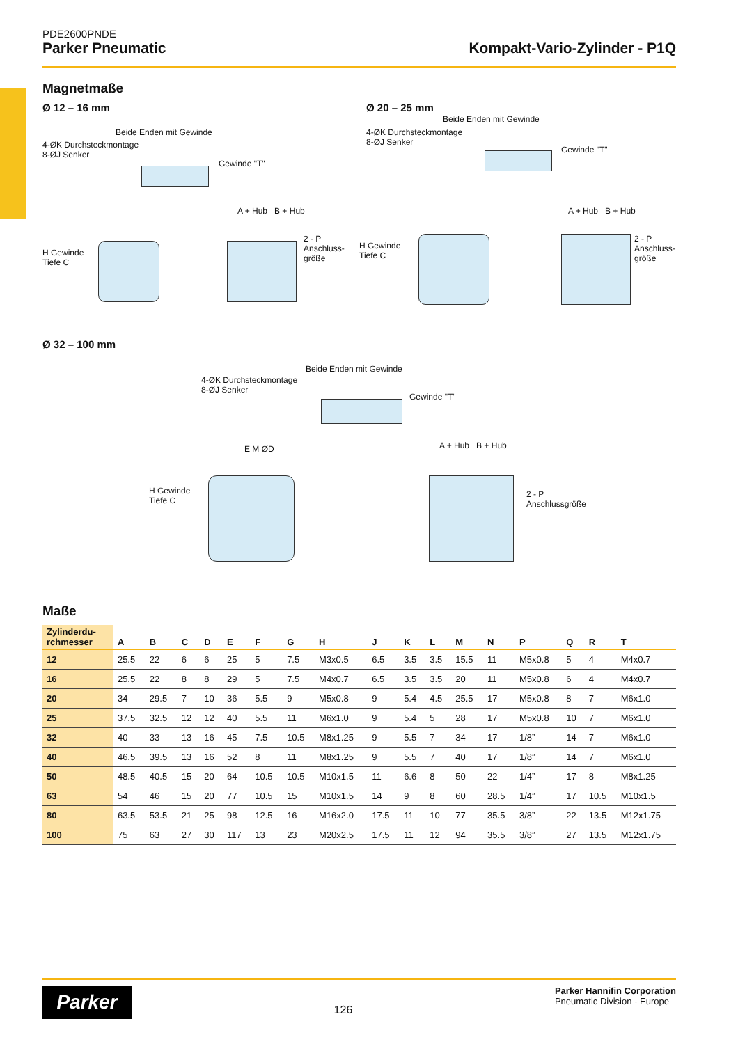PDE2600PNDE
Parker Pneumatic Kompakt-Vario-Zylinder - P1Q
Magnetmaße
Ø 12 – 16 mm
Beide Enden mit Gewinde
4-ØK Durchsteckmontage
8-ØJ Senker
Gewinde "T"
H Gewinde
Tiefe C
A + Hub B + Hub
2 - P
Anschluss-
größe
Ø 20 – 25 mm
Beide Enden mit Gewinde
4-ØK Durchsteckmontage
8-ØJ Senker
Gewinde "T"
H Gewinde
Tiefe C
A + Hub B + Hub
2 - P
Anschluss-
größe
Ø 32 – 100 mm
Beide Enden mit Gewinde
4-ØK Durchsteckmontage
8-ØJ Senker
Gewinde "T"
H Gewinde
Tiefe C
E M ØD A + Hub B + Hub
2 - P
Anschlussgröße
Maße
| Zylinderdu- rchmesser | A | B | C | D | E | F | G | H | J | K | L | M | N | P | Q | R | T |
| --- | --- | --- | --- | --- | --- | --- | --- | --- | --- | --- | --- | --- | --- | --- | --- | --- | --- |
| 12 | 25.5 | 22 | 6 | 6 | 25 | 5 | 7.5 | M3x0.5 | 6.5 | 3.5 | 3.5 | 15.5 | 11 | M5x0.8 | 5 | 4 | M4x0.7 |
| 16 | 25.5 | 22 | 8 | 8 | 29 | 5 | 7.5 | M4x0.7 | 6.5 | 3.5 | 3.5 | 20 | 11 | M5x0.8 | 6 | 4 | M4x0.7 |
| 20 | 34 | 29.5 | 7 | 10 | 36 | 5.5 | 9 | M5x0.8 | 9 | 5.4 | 4.5 | 25.5 | 17 | M5x0.8 | 8 | 7 | M6x1.0 |
| 25 | 37.5 | 32.5 | 12 | 12 | 40 | 5.5 | 11 | M6x1.0 | 9 | 5.4 | 5 | 28 | 17 | M5x0.8 | 10 | 7 | M6x1.0 |
| 32 | 40 | 33 | 13 | 16 | 45 | 7.5 | 10.5 | M8x1.25 | 9 | 5.5 | 7 | 34 | 17 | 1/8” | 14 | 7 | M6x1.0 |
| 40 | 46.5 | 39.5 | 13 | 16 | 52 | 8 | 11 | M8x1.25 | 9 | 5.5 | 7 | 40 | 17 | 1/8” | 14 | 7 | M6x1.0 |
| 50 | 48.5 | 40.5 | 15 | 20 | 64 | 10.5 | 10.5 | M10x1.5 | 11 | 6.6 | 8 | 50 | 22 | 1/4” | 17 | 8 | M8x1.25 |
| 63 | 54 | 46 | 15 | 20 | 77 | 10.5 | 15 | M10x1.5 | 14 | 9 | 8 | 60 | 28.5 | 1/4” | 17 | 10.5 | M10x1.5 |
| 80 | 63.5 | 53.5 | 21 | 25 | 98 | 12.5 | 16 | M16x2.0 | 17.5 | 11 | 10 | 77 | 35.5 | 3/8” | 22 | 13.5 | M12x1.75 |
| 100 | 75 | 63 | 27 | 30 | 117 | 13 | 23 | M20x2.5 | 17.5 | 11 | 12 | 94 | 35.5 | 3/8” | 27 | 13.5 | M12x1.75 |
Parker
126
Parker Hannifin Corporation
Pneumatic Division - Europe